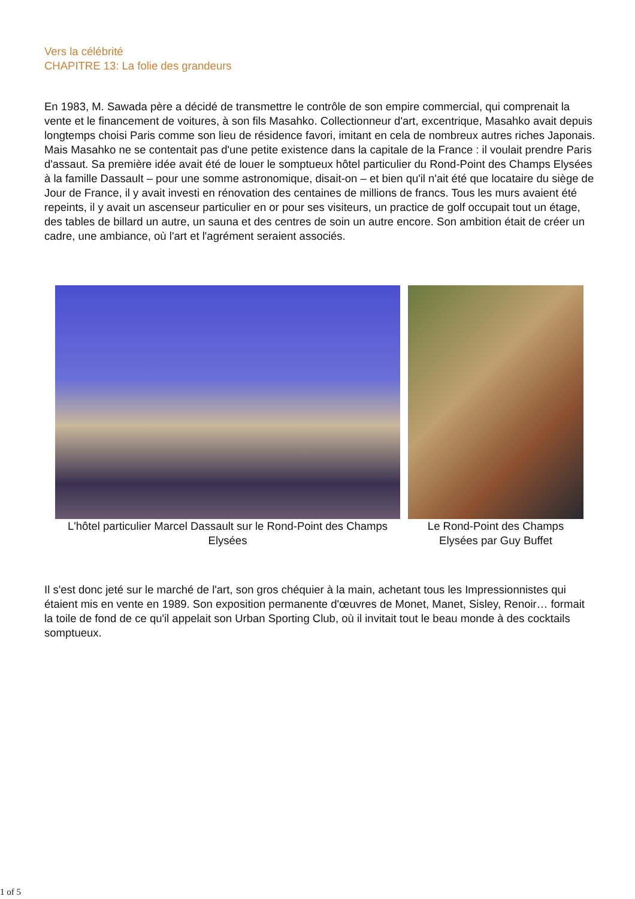Vers la célébrité
CHAPITRE 13: La folie des grandeurs
En 1983, M. Sawada père a décidé de transmettre le contrôle de son empire commercial, qui comprenait la vente et le financement de voitures, à son fils Masahko. Collectionneur d'art, excentrique, Masahko avait depuis longtemps choisi Paris comme son lieu de résidence favori, imitant en cela de nombreux autres riches Japonais. Mais Masahko ne se contentait pas d'une petite existence dans la capitale de la France : il voulait prendre Paris d'assaut. Sa première idée avait été de louer le somptueux hôtel particulier du Rond-Point des Champs Elysées à la famille Dassault – pour une somme astronomique, disait-on – et bien qu'il n'ait été que locataire du siège de Jour de France, il y avait investi en rénovation des centaines de millions de francs. Tous les murs avaient été repeints, il y avait un ascenseur particulier en or pour ses visiteurs, un practice de golf occupait tout un étage, des tables de billard un autre, un sauna et des centres de soin un autre encore. Son ambition était de créer un cadre, une ambiance, où l'art et l'agrément seraient associés.
L'hôtel particulier Marcel Dassault sur le Rond-Point des Champs Elysées
Le Rond-Point des Champs Elysées par Guy Buffet
Il s'est donc jeté sur le marché de l'art, son gros chéquier à la main, achetant tous les Impressionnistes qui étaient mis en vente en 1989. Son exposition permanente d'œuvres de Monet, Manet, Sisley, Renoir… formait la toile de fond de ce qu'il appelait son Urban Sporting Club, où il invitait tout le beau monde à des cocktails somptueux.
1 of 5